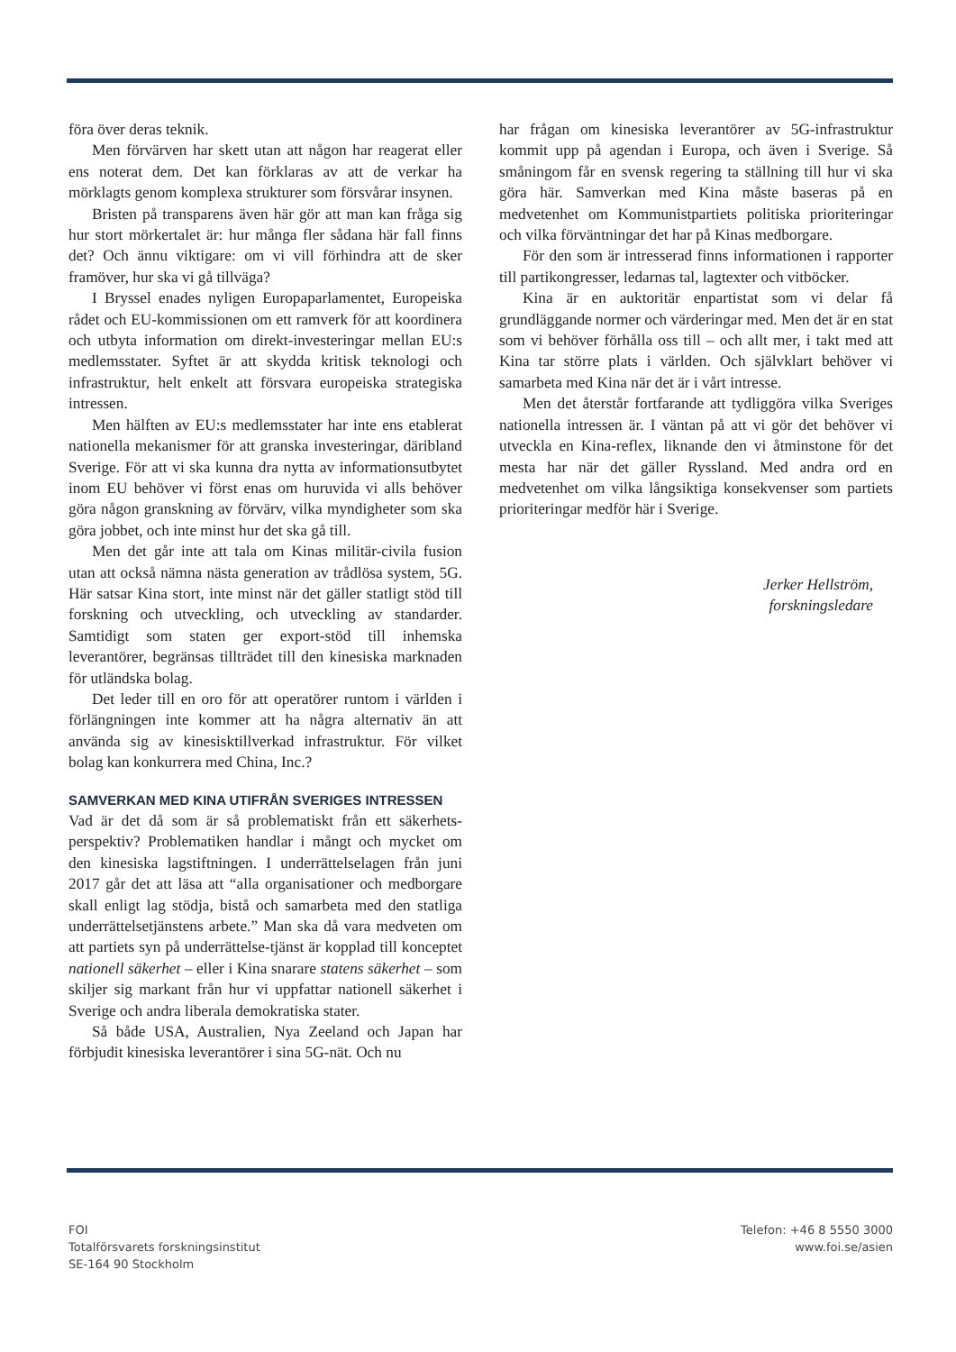föra över deras teknik.
Men förvärven har skett utan att någon har reagerat eller ens noterat dem. Det kan förklaras av att de verkar ha mörklagts genom komplexa strukturer som försvårar insynen.
Bristen på transparens även här gör att man kan fråga sig hur stort mörkertalet är: hur många fler sådana här fall finns det? Och ännu viktigare: om vi vill förhindra att de sker framöver, hur ska vi gå tillväga?
I Bryssel enades nyligen Europaparlamentet, Europeiska rådet och EU-kommissionen om ett ramverk för att koordinera och utbyta information om direkt-investeringar mellan EU:s medlemsstater. Syftet är att skydda kritisk teknologi och infrastruktur, helt enkelt att försvara europeiska strategiska intressen.
Men hälften av EU:s medlemsstater har inte ens etablerat nationella mekanismer för att granska investeringar, däribland Sverige. För att vi ska kunna dra nytta av informationsutbytet inom EU behöver vi först enas om huruvida vi alls behöver göra någon granskning av förvärv, vilka myndigheter som ska göra jobbet, och inte minst hur det ska gå till.
Men det går inte att tala om Kinas militär-civila fusion utan att också nämna nästa generation av trådlösa system, 5G. Här satsar Kina stort, inte minst när det gäller statligt stöd till forskning och utveckling, och utveckling av standarder. Samtidigt som staten ger export-stöd till inhemska leverantörer, begränsas tillträdet till den kinesiska marknaden för utländska bolag.
Det leder till en oro för att operatörer runtom i världen i förlängningen inte kommer att ha några alternativ än att använda sig av kinesisktillverkad infrastruktur. För vilket bolag kan konkurrera med China, Inc.?
SAMVERKAN MED KINA UTIFRÅN SVERIGES INTRESSEN
Vad är det då som är så problematiskt från ett säkerhets-perspektiv? Problematiken handlar i mångt och mycket om den kinesiska lagstiftningen. I underrättelselagen från juni 2017 går det att läsa att “alla organisationer och medborgare skall enligt lag stödja, bistå och samarbeta med den statliga underrättelsetjänstens arbete.” Man ska då vara medveten om att partiets syn på underrättelse-tjänst är kopplad till konceptet nationell säkerhet – eller i Kina snarare statens säkerhet – som skiljer sig markant från hur vi uppfattar nationell säkerhet i Sverige och andra liberala demokratiska stater.
Så både USA, Australien, Nya Zeeland och Japan har förbjudit kinesiska leverantörer i sina 5G-nät. Och nu
har frågan om kinesiska leverantörer av 5G-infrastruktur kommit upp på agendan i Europa, och även i Sverige. Så småningom får en svensk regering ta ställning till hur vi ska göra här. Samverkan med Kina måste baseras på en medvetenhet om Kommunistpartiets politiska prioriteringar och vilka förväntningar det har på Kinas medborgare.
För den som är intresserad finns informationen i rapporter till partikongresser, ledarnas tal, lagtexter och vitböcker.
Kina är en auktoritär enpartistat som vi delar få grundläggande normer och värderingar med. Men det är en stat som vi behöver förhålla oss till – och allt mer, i takt med att Kina tar större plats i världen. Och självklart behöver vi samarbeta med Kina när det är i vårt intresse.
Men det återstår fortfarande att tydliggöra vilka Sveriges nationella intressen är. I väntan på att vi gör det behöver vi utveckla en Kina-reflex, liknande den vi åtminstone för det mesta har när det gäller Ryssland. Med andra ord en medvetenhet om vilka långsiktiga konsekvenser som partiets prioriteringar medför här i Sverige.
Jerker Hellström,
forskningsledare
FOI
Totalförsvarets forskningsinstitut
SE-164 90 Stockholm
Telefon: +46 8 5550 3000
www.foi.se/asien